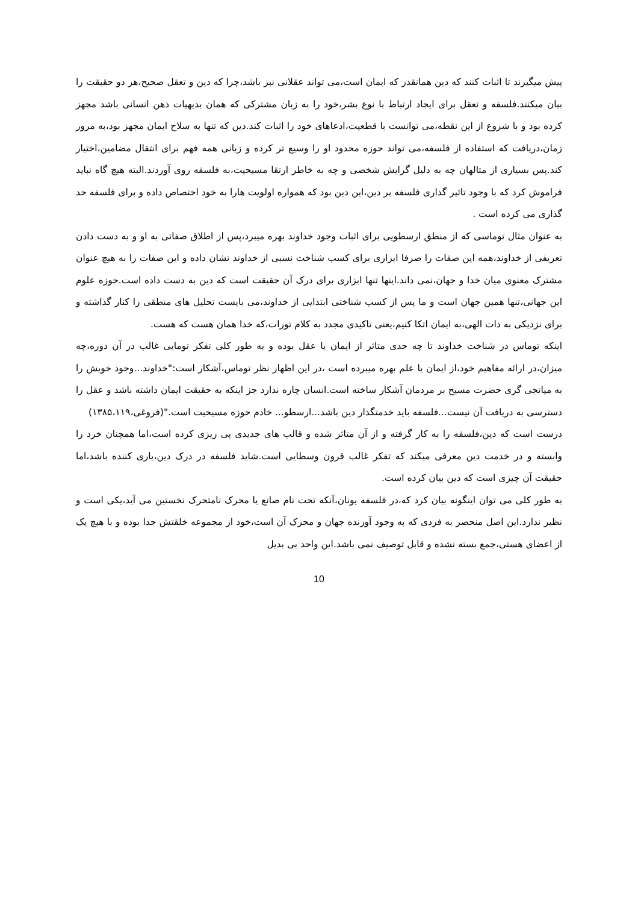پیش میگیرند تا اثبات کنند که دین همانقدر که ایمان است،می تواند عقلانی نیز باشد،چرا که دین و تعقل صحیح،هر دو حقیقت را بیان میکنند.فلسفه و تعقل برای ایجاد ارتباط با نوع بشر،خود را به زبان مشترکی که همان بدیهیات ذهن انسانی باشد مجهز کرده بود و با شروع از این نقطه،می توانست با قطعیت،ادعاهای خود را اثبات کند.دین که تنها به سلاح ایمان مجهز بود،به مرور زمان،دریافت که استفاده از فلسفه،می تواند حوزه محدود او را وسیع تر کرده و زبانی همه فهم برای انتقال مضامین،اختیار کند.پس بسیاری از متالهان چه به دلیل گرایش شخصی و چه به خاطر ارتقا مسیحیت،به فلسفه روی آوردند.البته هیچ گاه نباید فراموش کرد که با وجود تاثیر گذاری فلسفه بر دین،این دین بود که همواره اولویت هارا به خود اختصاص داده و برای فلسفه حد گذاری می کرده است .
به عنوان مثال توماسی که از منطق ارسطویی برای اثبات وجود خداوند بهره میبرد،پس از اطلاق صفاتی به او و به دست دادن تعریفی از خداوند،همه این صفات را صرفا ابزاری برای کسب شناخت نسبی از خداوند نشان داده و این صفات را به هیچ عنوان مشترک معنوی میان خدا و جهان،نمی داند.اینها تنها ابزاری برای درک آن حقیقت است که دین به دست داده است.حوزه علوم این جهانی،تنها همین جهان است و ما پس از کسب شناختی ابتدایی از خداوند،می بایست تحلیل های منطقی را کنار گذاشته و برای نزدیکی به ذات الهی،به ایمان اتکا کنیم،یعنی تاکیدی مجدد به کلام تورات،که خدا همان هست که هست.
اینکه توماس در شناخت خداوند تا چه حدی متاثر از ایمان یا عقل بوده و به طور کلی تفکر تومایی غالب در آن دوره،چه میزان،در ارائه مفاهیم خود،از ایمان یا علم بهره میبرده است ،در این اظهار نظر توماس،آشکار است:"خداوند...وجود خویش را به میانجی گری حضرت مسیح بر مردمان آشکار ساخته است.انسان چاره ندارد جز اینکه به حقیقت ایمان داشته باشد و عقل را دسترسی به دریافت آن نیست...فلسفه باید خدمتگذار دین باشد...ارسطو... خادم حوزه مسیحیت است."(فروغی،۱۳۸۵،۱۱۹)
درست است که دین،فلسفه را به کار گرفته و از آن متاثر شده و قالب های جدیدی پی ریزی کرده است،اما همچنان خرد را وابسته و در خدمت دین معرفی میکند که تفکر غالب قرون وسطایی است.شاید فلسفه در درک دین،یاری کننده باشد،اما حقیقت آن چیزی است که دین بیان کرده است.
به طور کلی می توان اینگونه بیان کرد که،در فلسفه یونان،آنکه تحت نام صانع یا محرک نامتحرک نخستین می آید،یکی است و نظیر ندارد.این اصل منحصر به فردی که به وجود آورنده جهان و محرک آن است،خود از مجموعه خلقتش جدا بوده و با هیچ یک از اعضای هستی،جمع بسته نشده و قابل توصیف نمی باشد.این واحد بی بدیل
10